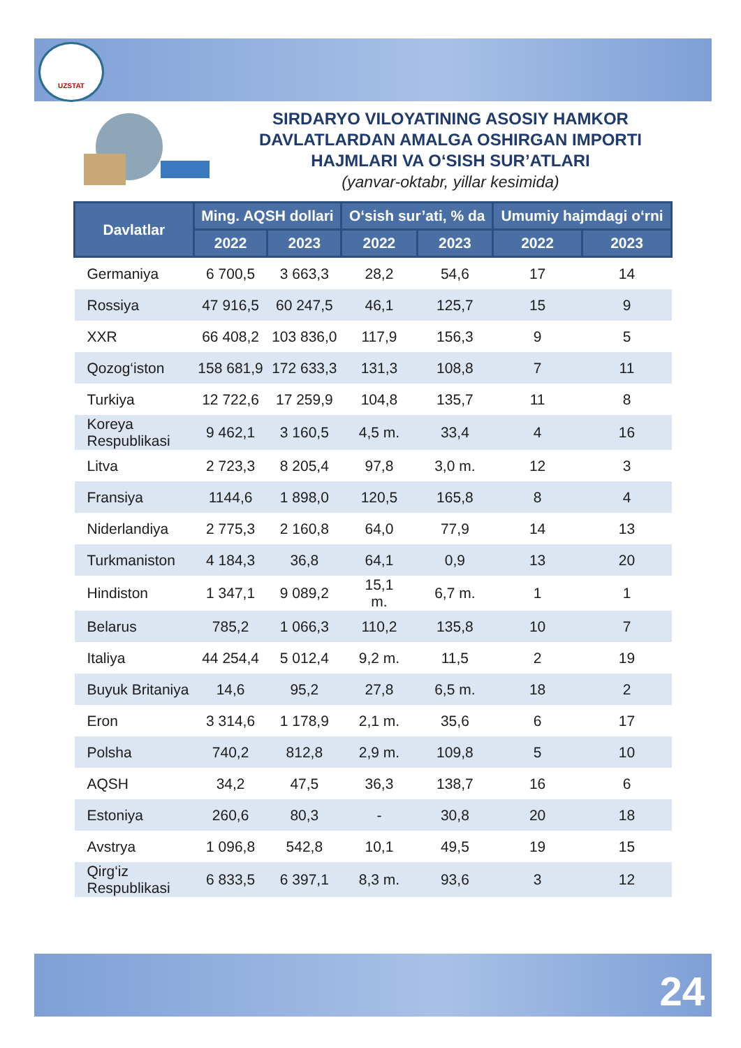UZSTAT
SIRDARYO VILOYATINING ASOSIY HAMKOR DAVLATLARDAN AMALGA OSHIRGAN IMPORTI HAJMLARI VA O‘SISH SUR’ATLARI
(yanvar-oktabr, yillar kesimida)
| Davlatlar | Ming. AQSH dollari | | O‘sish sur’ati, % da | | Umumiy hajmdagi o‘rni | |
| --- | --- | --- | --- | --- | --- | --- |
| | 2022 | 2023 | 2022 | 2023 | 2022 | 2023 |
| Germaniya | 6 700,5 | 3 663,3 | 28,2 | 54,6 | 17 | 14 |
| Rossiya | 47 916,5 | 60 247,5 | 46,1 | 125,7 | 15 | 9 |
| XXR | 66 408,2 | 103 836,0 | 117,9 | 156,3 | 9 | 5 |
| Qozog‘iston | 158 681,9 | 172 633,3 | 131,3 | 108,8 | 7 | 11 |
| Turkiya | 12 722,6 | 17 259,9 | 104,8 | 135,7 | 11 | 8 |
| Koreya Respublikasi | 9 462,1 | 3 160,5 | 4,5 m. | 33,4 | 4 | 16 |
| Litva | 2 723,3 | 8 205,4 | 97,8 | 3,0 m. | 12 | 3 |
| Fransiya | 1144,6 | 1 898,0 | 120,5 | 165,8 | 8 | 4 |
| Niderlandiya | 2 775,3 | 2 160,8 | 64,0 | 77,9 | 14 | 13 |
| Turkmaniston | 4 184,3 | 36,8 | 64,1 | 0,9 | 13 | 20 |
| Hindiston | 1 347,1 | 9 089,2 | 15,1 m. | 6,7 m. | 1 | 1 |
| Belarus | 785,2 | 1 066,3 | 110,2 | 135,8 | 10 | 7 |
| Italiya | 44 254,4 | 5 012,4 | 9,2 m. | 11,5 | 2 | 19 |
| Buyuk Britaniya | 14,6 | 95,2 | 27,8 | 6,5 m. | 18 | 2 |
| Eron | 3 314,6 | 1 178,9 | 2,1 m. | 35,6 | 6 | 17 |
| Polsha | 740,2 | 812,8 | 2,9 m. | 109,8 | 5 | 10 |
| AQSH | 34,2 | 47,5 | 36,3 | 138,7 | 16 | 6 |
| Estoniya | 260,6 | 80,3 | - | 30,8 | 20 | 18 |
| Avstrya | 1 096,8 | 542,8 | 10,1 | 49,5 | 19 | 15 |
| Qirg‘iz Respublikasi | 6 833,5 | 6 397,1 | 8,3 m. | 93,6 | 3 | 12 |
24